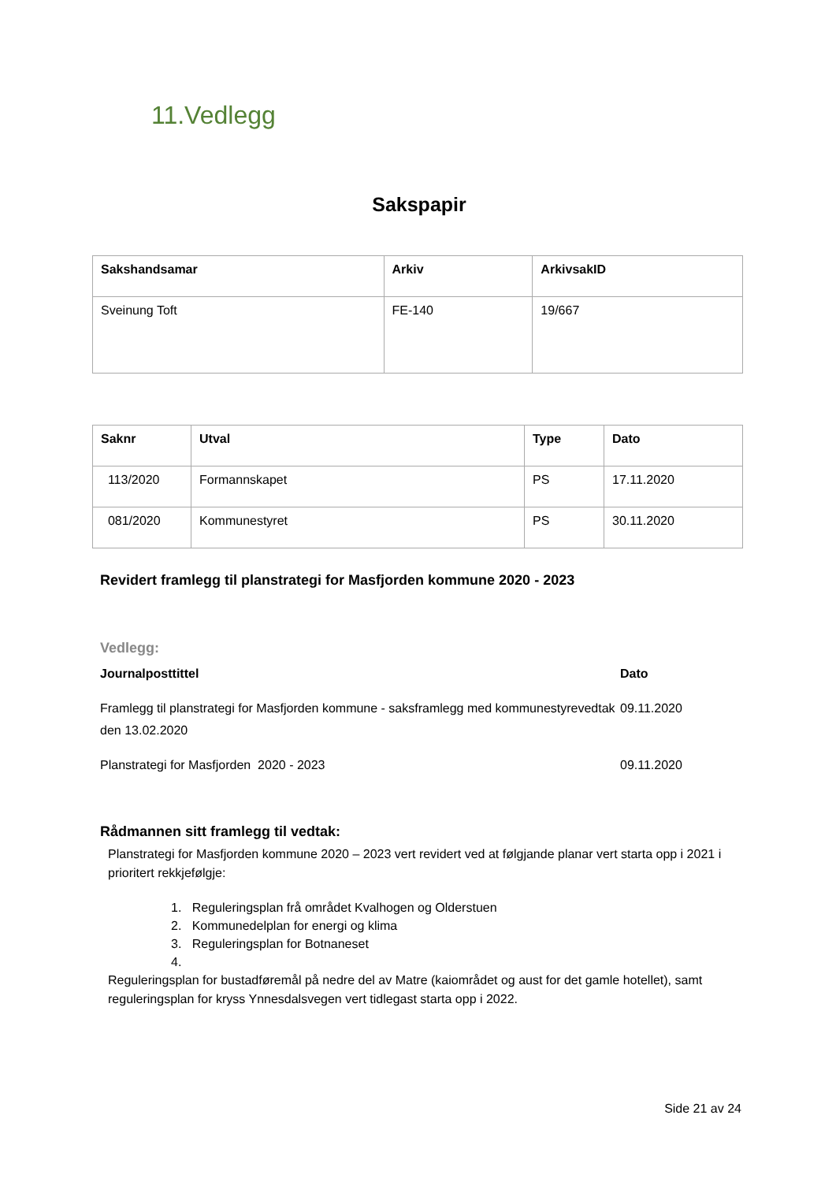11.Vedlegg
Sakspapir
| Sakshandsamar | Arkiv | ArkivsakID |
| --- | --- | --- |
| Sveinung Toft | FE-140 | 19/667 |
| Saknr | Utval | Type | Dato |
| --- | --- | --- | --- |
| 113/2020 | Formannskapet | PS | 17.11.2020 |
| 081/2020 | Kommunestyret | PS | 30.11.2020 |
Revidert framlegg til planstrategi for Masfjorden kommune 2020 - 2023
Vedlegg:
Journalposttittel Dato
Framlegg til planstrategi for Masfjorden kommune - saksframlegg med kommunestyrevedtak den 13.02.2020 09.11.2020
Planstrategi for Masfjorden 2020 - 2023 09.11.2020
Rådmannen sitt framlegg til vedtak:
Planstrategi for Masfjorden kommune 2020 – 2023 vert revidert ved at følgjande planar vert starta opp i 2021 i prioritert rekkjefølgje:
1. Reguleringsplan frå området Kvalhogen og Olderstuen
2. Kommunedelplan for energi og klima
3. Reguleringsplan for Botnaneset
4.
Reguleringsplan for bustadføremål på nedre del av Matre (kaiområdet og aust for det gamle hotellet), samt reguleringsplan for kryss Ynnesdalsvegen vert tidlegast starta opp i 2022.
Side 21 av 24